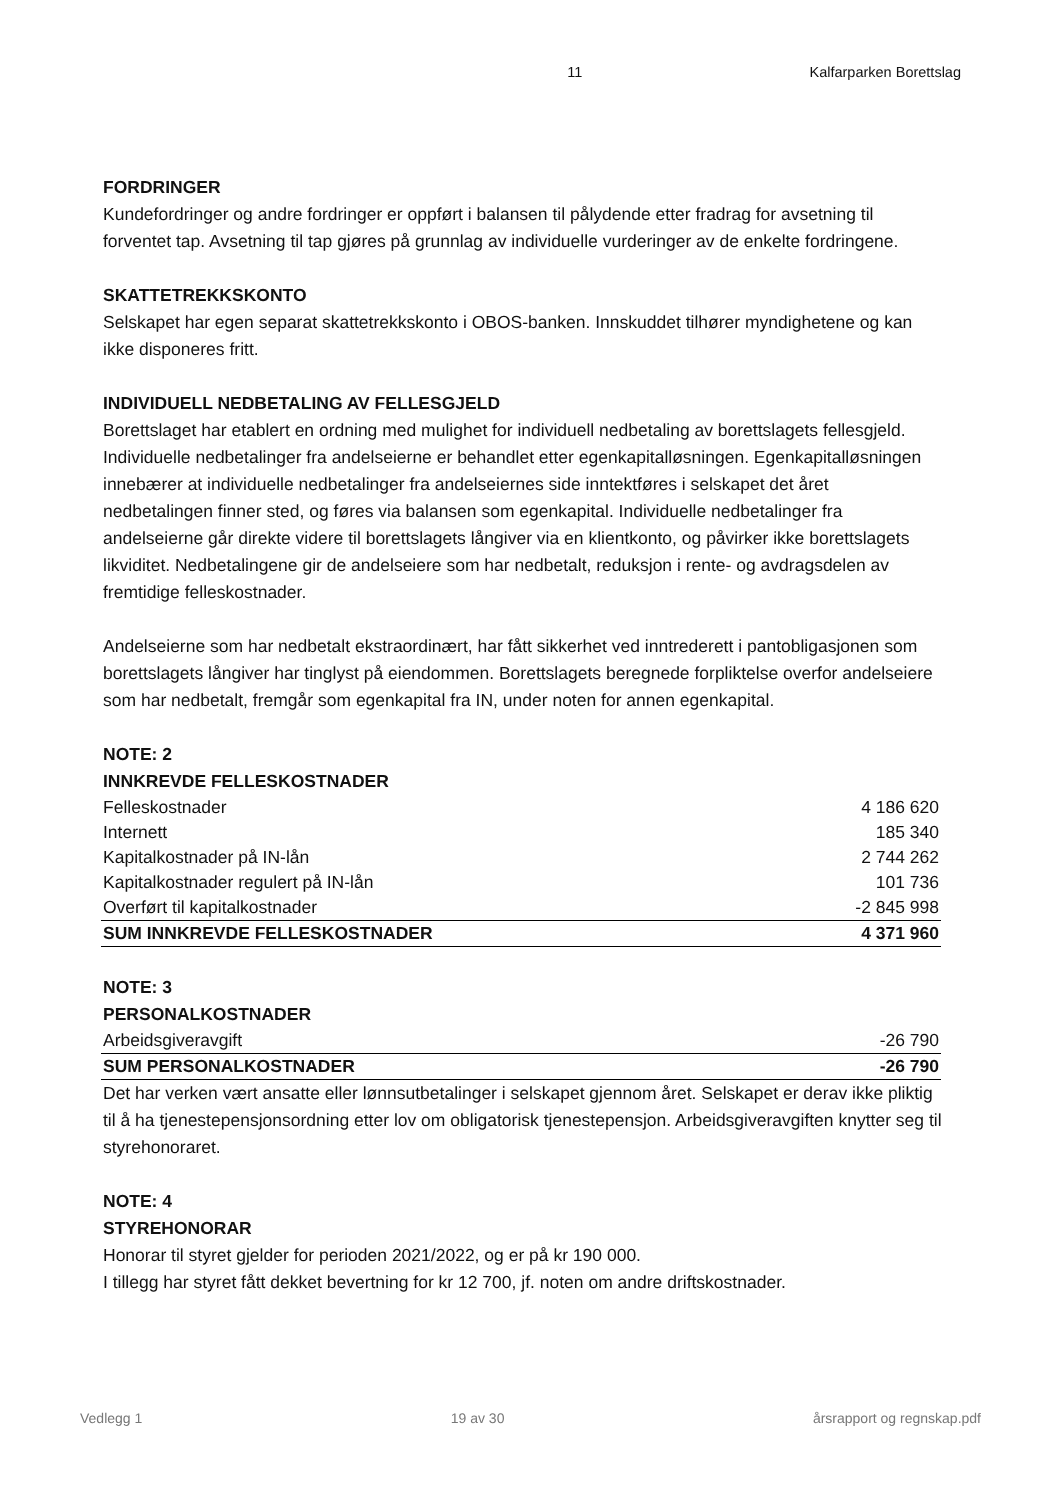11 Kalfarparken Borettslag
FORDRINGER
Kundefordringer og andre fordringer er oppført i balansen til pålydende etter fradrag for avsetning til forventet tap. Avsetning til tap gjøres på grunnlag av individuelle vurderinger av de enkelte fordringene.
SKATTETREKKSKONTO
Selskapet har egen separat skattetrekkskonto i OBOS-banken. Innskuddet tilhører myndighetene og kan ikke disponeres fritt.
INDIVIDUELL NEDBETALING AV FELLESGJELD
Borettslaget har etablert en ordning med mulighet for individuell nedbetaling av borettslagets fellesgjeld. Individuelle nedbetalinger fra andelseierne er behandlet etter egenkapitalløsningen. Egenkapitalløsningen innebærer at individuelle nedbetalinger fra andelseiernes side inntektføres i selskapet det året nedbetalingen finner sted, og føres via balansen som egenkapital. Individuelle nedbetalinger fra andelseierne går direkte videre til borettslagets långiver via en klientkonto, og påvirker ikke borettslagets likviditet. Nedbetalingene gir de andelseiere som har nedbetalt, reduksjon i rente- og avdragsdelen av fremtidige felleskostnader.
Andelseierne som har nedbetalt ekstraordinært, har fått sikkerhet ved inntrederett i pantobligasjonen som borettslagets långiver har tinglyst på eiendommen. Borettslagets beregnede forpliktelse overfor andelseiere som har nedbetalt, fremgår som egenkapital fra IN, under noten for annen egenkapital.
NOTE: 2
INNKREVDE FELLESKOSTNADER
| Felleskostnader | 4 186 620 |
| Internett | 185 340 |
| Kapitalkostnader på IN-lån | 2 744 262 |
| Kapitalkostnader regulert på IN-lån | 101 736 |
| Overført til kapitalkostnader | -2 845 998 |
| SUM INNKREVDE FELLESKOSTNADER | 4 371 960 |
NOTE: 3
PERSONALKOSTNADER
| Arbeidsgiveravgift | -26 790 |
| SUM PERSONALKOSTNADER | -26 790 |
Det har verken vært ansatte eller lønnsutbetalinger i selskapet gjennom året. Selskapet er derav ikke pliktig til å ha tjenestepensjonsordning etter lov om obligatorisk tjenestepensjon. Arbeidsgiveravgiften knytter seg til styrehonoraret.
NOTE: 4
STYREHONORAR
Honorar til styret gjelder for perioden 2021/2022, og er på kr 190 000.
I tillegg har styret fått dekket bevertning for kr 12 700, jf. noten om andre driftskostnader.
Vedlegg 1 19 av 30 årsrapport og regnskap.pdf